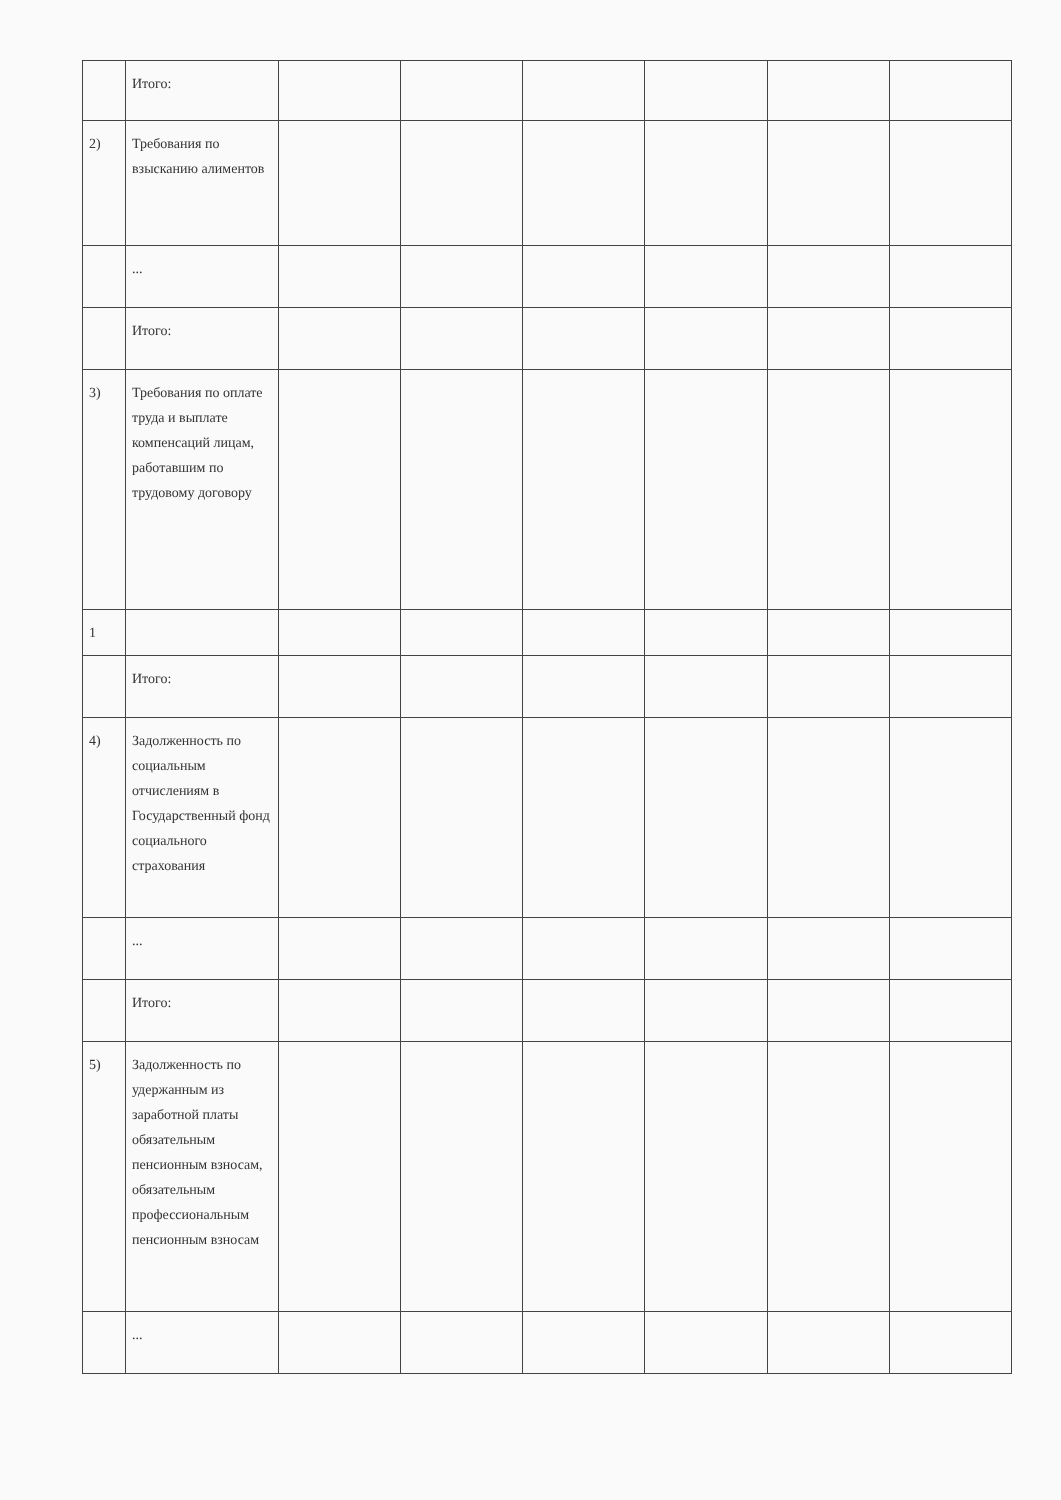| | Итого: | | | | | | |
| 2) | Требования по взысканию алиментов | | | | | | |
| | ... | | | | | | |
| | Итого: | | | | | | |
| 3) | Требования по оплате труда и выплате компенсаций лицам, работавшим по трудовому договору | | | | | | |
| 1 | | | | | | | |
| | Итого: | | | | | | |
| 4) | Задолженность по социальным отчислениям в Государственный фонд социального страхования | | | | | | |
| | ... | | | | | | |
| | Итого: | | | | | | |
| 5) | Задолженность по удержанным из заработной платы обязательным пенсионным взносам, обязательным профессиональным пенсионным взносам | | | | | | |
| | ... | | | | | | |